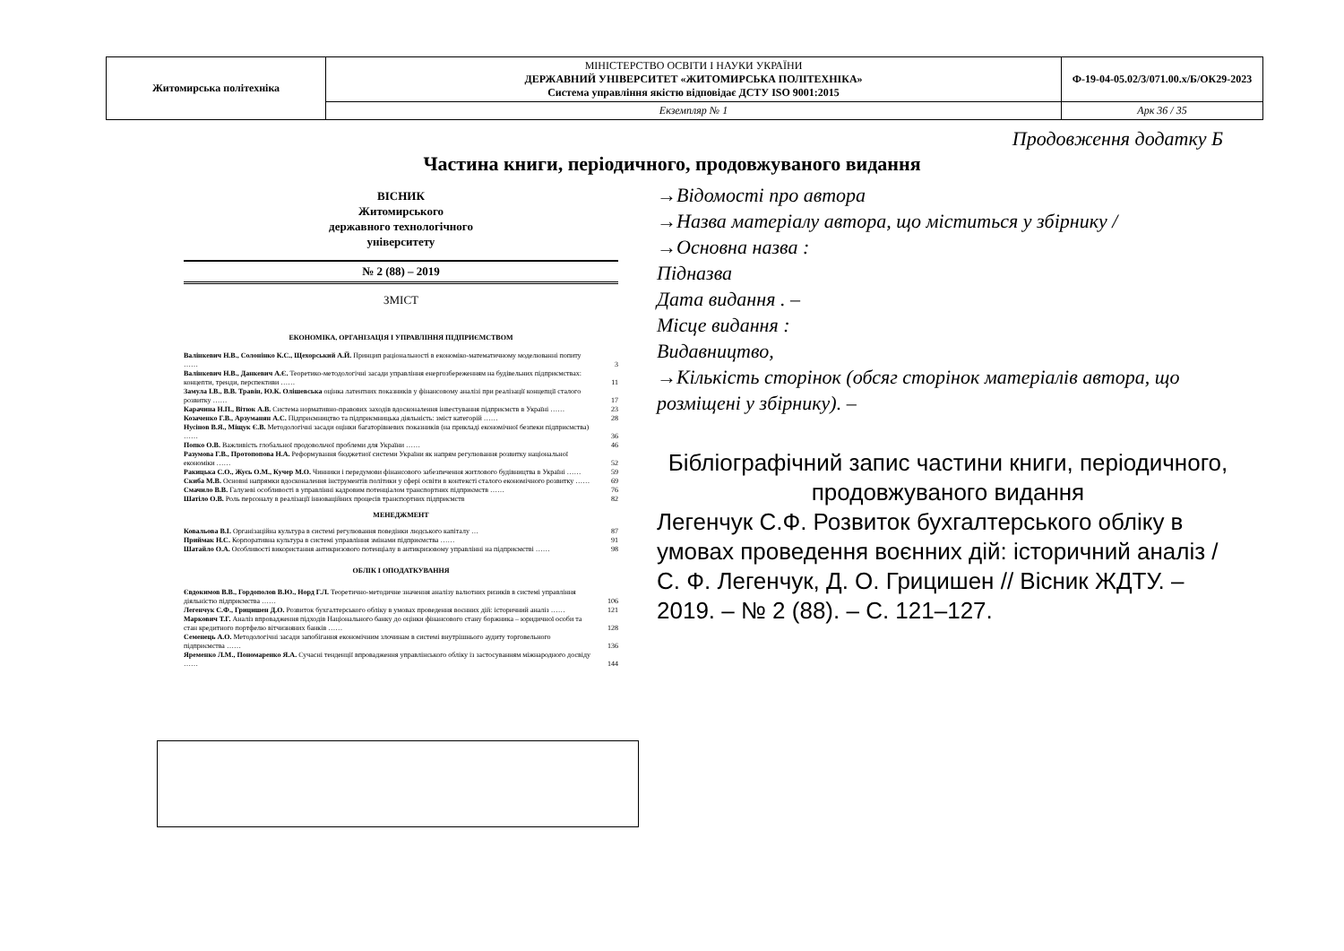| Житомирська політехніка | МІНІСТЕРСТВО ОСВІТИ І НАУКИ УКРАЇНИ ДЕРЖАВНИЙ УНІВЕРСИТЕТ «ЖИТОМИРСЬКА ПОЛІТЕХНІКА» Система управління якістю відповідає ДСТУ ISO 9001:2015 | Ф-19-04-05.02/3/071.00.х/Б/ОК29-2023 |
| | Екземпляр № 1 | Арк 36 / 35 |
Продовження додатку Б
Частина книги, періодичного, продовжуваного видання
ВІСНИК
Житомирського
державного технологічного
університету
№ 2 (88) – 2019
ЗМІСТ
ЕКОНОМІКА, ОРГАНІЗАЦІЯ І УПРАВЛІННЯ ПІДПРИЄМСТВОМ
| Валінкевич Н.В., Солонінко К.С., Щехорський А.Й. Принцип раціональності в економіко-математичному моделюванні попиту …… | 3 |
| Валінкевич Н.В., Данкевич А.Є. Теоретико-методологічні засади управління енергозбереженням на будівельних підприємствах: концепти, тренди, перспективи …… | 11 |
| Замула І.В., В.В. Травін, Ю.К. Олішевська оцінка латентних показників у фінансовому аналізі при реалізації концепції сталого розвитку …… | 17 |
| Карачина Н.П., Вітюк А.В. Система нормативно-правових заходів вдосконалення інвестування підприємств в Україні …… | 23 |
| Козаченко Г.В., Арзуманян А.С. Підприємництво та підприємницька діяльність: зміст категорій …… | 28 |
| Нусінов В.Я., Міщук Є.В. Методологічні засади оцінки багаторівневих показників (на прикладі економічної безпеки підприємства) …… | 36 |
| Попко О.В. Важливість глобальної продовольчої проблеми для України …… | 46 |
| Разумова Г.В., Протопопова Н.А. Реформування бюджетної системи України як напрям регулювання розвитку національної економіки …… | 52 |
| Ракицька С.О., Жусь О.М., Кучер М.О. Чинники і передумови фінансового забезпечення житлового будівництва в Україні …… | 59 |
| Скиба М.В. Основні напрямки вдосконалення інструментів політики у сфері освіти в контексті сталого економічного розвитку …… | 69 |
| Смачило В.В. Галузеві особливості в управлінні кадровим потенціалом транспортних підприємств …… | 76 |
| Шатіло О.В. Роль персоналу в реалізації інноваційних процесів транспортних підприємств | 82 |
МЕНЕДЖМЕНТ
| Ковальова В.І. Організаційна культура в системі регулювання поведінки людського капіталу … | 87 |
| Приймак Н.С. Корпоративна культура в системі управління змінами підприємства …… | 91 |
| Шатайло О.А. Особливості використання антикризового потенціалу в антикризовому управлінні на підприємстві …… | 98 |
ОБЛІК І ОПОДАТКУВАННЯ
| Євдокимов В.В., Гордополов В.Ю., Норд Г.Л. Теоретично-методичне значення аналізу валютних ризиків в системі управління діяльністю підприємства …… | 106 |
| Легенчук С.Ф., Грицишен Д.О. Розвиток бухгалтерського обліку в умовах проведення воєнних дій: історичний аналіз …… | 121 |
| Маркович Т.Г. Аналіз впровадження підходів Національного банку до оцінки фінансового стану боржника – юридичної особи та стан кредитного портфелю вітчизняних банків …… | 128 |
| Семенець А.О. Методологічні засади запобігання економічним злочинам в системі внутрішнього аудиту торговельного підприємства …… | 136 |
| Яременко Л.М., Пономаренко Я.А. Сучасні тенденції впровадження управлінського обліку із застосуванням міжнародного досвіду …… | 144 |
→Відомості про автора
→Назва матеріалу автора, що міститься у збірнику /
→Основна назва :
Підназва
Дата видання . –
Місце видання :
Видавництво,
→Кількість сторінок (обсяг сторінок матеріалів автора, що розміщені у збірнику). –
Бібліографічний запис частини книги, періодичного, продовжуваного видання
Легенчук С.Ф. Розвиток бухгалтерського обліку в умовах проведення воєнних дій: історичний аналіз / С. Ф. Легенчук, Д. О. Грицишен // Вісник ЖДТУ. – 2019. – № 2 (88). – С. 121–127.